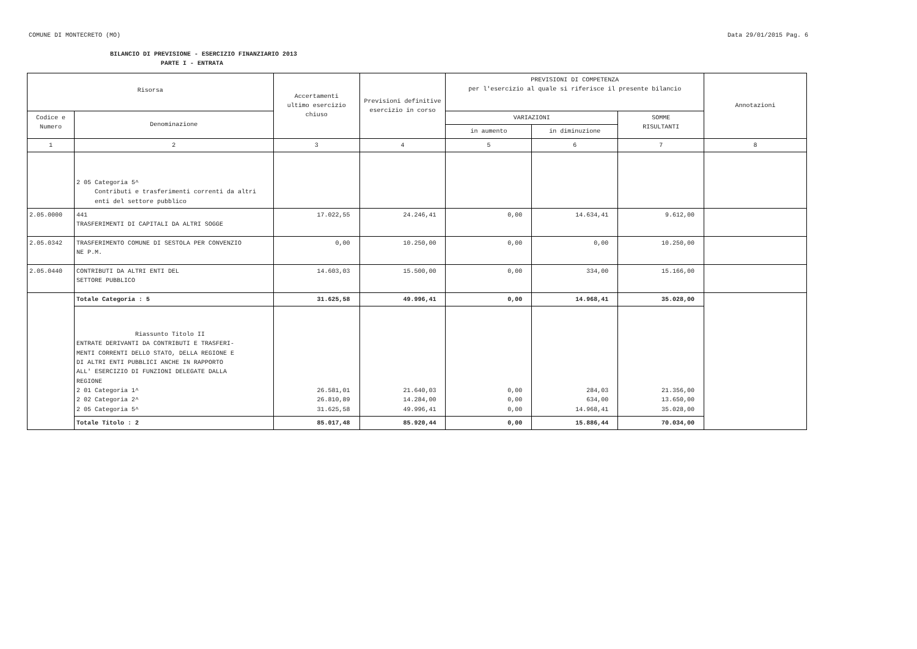COMUNE DI MONTECRETO (MO) Data 29/01/2015 Pag. 6
BILANCIO DI PREVISIONE - ESERCIZIO FINANZIARIO 2013
PARTE I - ENTRATA
| Risorsa | | Accertamenti ultimo esercizio chiuso | Previsioni definitive esercizio in corso | PREVISIONI DI COMPETENZA per l'esercizio al quale si riferisce il presente bilancio | | | Annotazioni |
| --- | --- | --- | --- | --- | --- | --- | --- |
| Codice e Numero | Denominazione | | | VARIAZIONI | | SOMME RISULTANTI | |
| | | | | in aumento | in diminuzione | | |
| 1 | 2 | 3 | 4 | 5 | 6 | 7 | 8 |
| | 2 05 Categoria 5^ Contributi e trasferimenti correnti da altri enti del settore pubblico | | | | | | |
| 2.05.0000 | 441 TRASFERIMENTI DI CAPITALI DA ALTRI SOGGE | 17.022,55 | 24.246,41 | 0,00 | 14.634,41 | 9.612,00 | |
| 2.05.0342 | TRASFERIMENTO COMUNE DI SESTOLA PER CONVENZIO NE P.M. | 0,00 | 10.250,00 | 0,00 | 0,00 | 10.250,00 | |
| 2.05.0440 | CONTRIBUTI DA ALTRI ENTI DEL SETTORE PUBBLICO | 14.603,03 | 15.500,00 | 0,00 | 334,00 | 15.166,00 | |
| | Totale Categoria : 5 | 31.625,58 | 49.996,41 | 0,00 | 14.968,41 | 35.028,00 | |
| | Riassunto Titolo II ENTRATE DERIVANTI DA CONTRIBUTI E TRASFERI- MENTI CORRENTI DELLO STATO, DELLA REGIONE E DI ALTRI ENTI PUBBLICI ANCHE IN RAPPORTO ALL' ESERCIZIO DI FUNZIONI DELEGATE DALLA REGIONE 2 01 Categoria 1^ 2 02 Categoria 2^ 2 05 Categoria 5^ | 26.581,01 26.810,89 31.625,58 | 21.640,03 14.284,00 49.996,41 | 0,00 0,00 0,00 | 284,03 634,00 14.968,41 | 21.356,00 13.650,00 35.028,00 | |
| | Totale Titolo : 2 | 85.017,48 | 85.920,44 | 0,00 | 15.886,44 | 70.034,00 | |